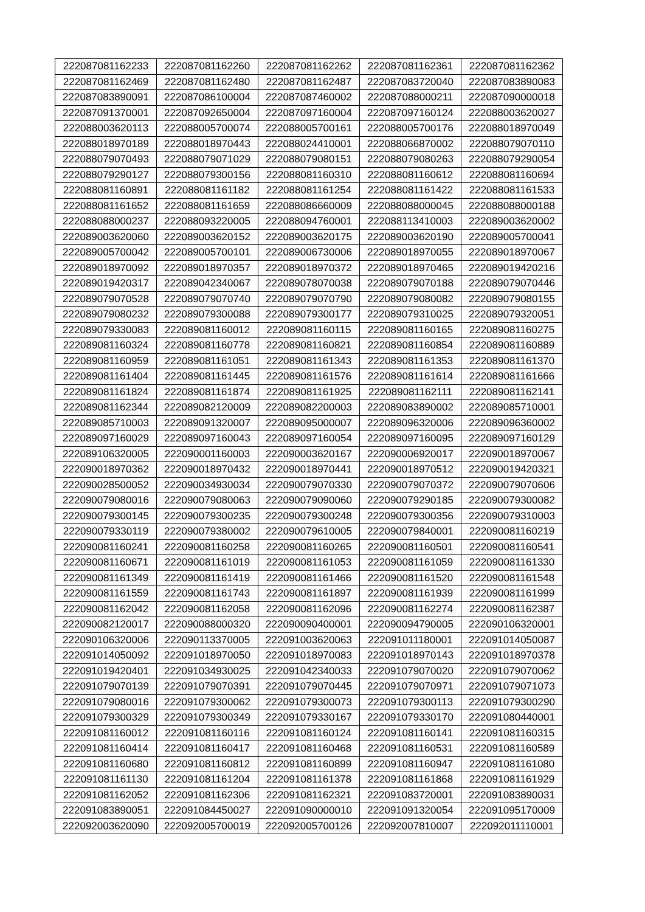| 222087081162233 | 222087081162260 | 222087081162262 | 222087081162361 | 222087081162362 |
| 222087081162469 | 222087081162480 | 222087081162487 | 222087083720040 | 222087083890083 |
| 222087083890091 | 222087086100004 | 222087087460002 | 222087088000211 | 222087090000018 |
| 222087091370001 | 222087092650004 | 222087097160004 | 222087097160124 | 222088003620027 |
| 222088003620113 | 222088005700074 | 222088005700161 | 222088005700176 | 222088018970049 |
| 222088018970189 | 222088018970443 | 222088024410001 | 222088066870002 | 222088079070110 |
| 222088079070493 | 222088079071029 | 222088079080151 | 222088079080263 | 222088079290054 |
| 222088079290127 | 222088079300156 | 222088081160310 | 222088081160612 | 222088081160694 |
| 222088081160891 | 222088081161182 | 222088081161254 | 222088081161422 | 222088081161533 |
| 222088081161652 | 222088081161659 | 222088086660009 | 222088088000045 | 222088088000188 |
| 222088088000237 | 222088093220005 | 222088094760001 | 222088113410003 | 222089003620002 |
| 222089003620060 | 222089003620152 | 222089003620175 | 222089003620190 | 222089005700041 |
| 222089005700042 | 222089005700101 | 222089006730006 | 222089018970055 | 222089018970067 |
| 222089018970092 | 222089018970357 | 222089018970372 | 222089018970465 | 222089019420216 |
| 222089019420317 | 222089042340067 | 222089078070038 | 222089079070188 | 222089079070446 |
| 222089079070528 | 222089079070740 | 222089079070790 | 222089079080082 | 222089079080155 |
| 222089079080232 | 222089079300088 | 222089079300177 | 222089079310025 | 222089079320051 |
| 222089079330083 | 222089081160012 | 222089081160115 | 222089081160165 | 222089081160275 |
| 222089081160324 | 222089081160778 | 222089081160821 | 222089081160854 | 222089081160889 |
| 222089081160959 | 222089081161051 | 222089081161343 | 222089081161353 | 222089081161370 |
| 222089081161404 | 222089081161445 | 222089081161576 | 222089081161614 | 222089081161666 |
| 222089081161824 | 222089081161874 | 222089081161925 | 222089081162111 | 222089081162141 |
| 222089081162344 | 222089082120009 | 222089082200003 | 222089083890002 | 222089085710001 |
| 222089085710003 | 222089091320007 | 222089095000007 | 222089096320006 | 222089096360002 |
| 222089097160029 | 222089097160043 | 222089097160054 | 222089097160095 | 222089097160129 |
| 222089106320005 | 222090001160003 | 222090003620167 | 222090006920017 | 222090018970067 |
| 222090018970362 | 222090018970432 | 222090018970441 | 222090018970512 | 222090019420321 |
| 222090028500052 | 222090034930034 | 222090079070330 | 222090079070372 | 222090079070606 |
| 222090079080016 | 222090079080063 | 222090079090060 | 222090079290185 | 222090079300082 |
| 222090079300145 | 222090079300235 | 222090079300248 | 222090079300356 | 222090079310003 |
| 222090079330119 | 222090079380002 | 222090079610005 | 222090079840001 | 222090081160219 |
| 222090081160241 | 222090081160258 | 222090081160265 | 222090081160501 | 222090081160541 |
| 222090081160671 | 222090081161019 | 222090081161053 | 222090081161059 | 222090081161330 |
| 222090081161349 | 222090081161419 | 222090081161466 | 222090081161520 | 222090081161548 |
| 222090081161559 | 222090081161743 | 222090081161897 | 222090081161939 | 222090081161999 |
| 222090081162042 | 222090081162058 | 222090081162096 | 222090081162274 | 222090081162387 |
| 222090082120017 | 222090088000320 | 222090090400001 | 222090094790005 | 222090106320001 |
| 222090106320006 | 222090113370005 | 222091003620063 | 222091011180001 | 222091014050087 |
| 222091014050092 | 222091018970050 | 222091018970083 | 222091018970143 | 222091018970378 |
| 222091019420401 | 222091034930025 | 222091042340033 | 222091079070020 | 222091079070062 |
| 222091079070139 | 222091079070391 | 222091079070445 | 222091079070971 | 222091079071073 |
| 222091079080016 | 222091079300062 | 222091079300073 | 222091079300113 | 222091079300290 |
| 222091079300329 | 222091079300349 | 222091079330167 | 222091079330170 | 222091080440001 |
| 222091081160012 | 222091081160116 | 222091081160124 | 222091081160141 | 222091081160315 |
| 222091081160414 | 222091081160417 | 222091081160468 | 222091081160531 | 222091081160589 |
| 222091081160680 | 222091081160812 | 222091081160899 | 222091081160947 | 222091081161080 |
| 222091081161130 | 222091081161204 | 222091081161378 | 222091081161868 | 222091081161929 |
| 222091081162052 | 222091081162306 | 222091081162321 | 222091083720001 | 222091083890031 |
| 222091083890051 | 222091084450027 | 222091090000010 | 222091091320054 | 222091095170009 |
| 222092003620090 | 222092005700019 | 222092005700126 | 222092007810007 | 222092011110001 |